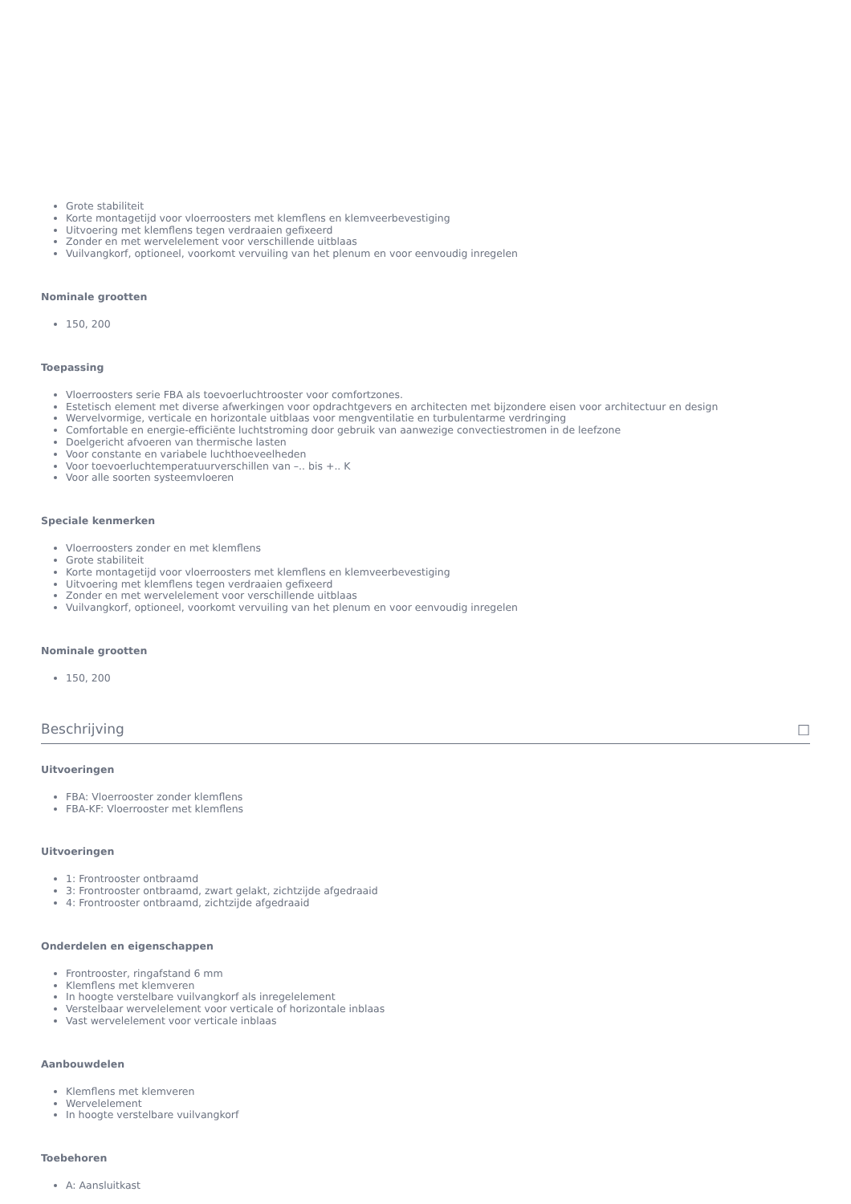Grote stabiliteit
Korte montagetijd voor vloerroosters met klemflens en klemveerbevestiging
Uitvoering met klemflens tegen verdraaien gefixeerd
Zonder en met wervelelement voor verschillende uitblaas
Vuilvangkorf, optioneel, voorkomt vervuiling van het plenum en voor eenvoudig inregelen
Nominale grootten
150, 200
Toepassing
Vloerroosters serie FBA als toevoerluchtrooster voor comfortzones.
Estetisch element met diverse afwerkingen voor opdrachtgevers en architecten met bijzondere eisen voor architectuur en design
Wervelvormige, verticale en horizontale uitblaas voor mengventilatie en turbulentarme verdringing
Comfortable en energie-efficiënte luchtstroming door gebruik van aanwezige convectiestromen in de leefzone
Doelgericht afvoeren van thermische lasten
Voor constante en variabele luchthoeveelheden
Voor toevoerluchtemperatuurverschillen van –.. bis +.. K
Voor alle soorten systeemvloeren
Speciale kenmerken
Vloerroosters zonder en met klemflens
Grote stabiliteit
Korte montagetijd voor vloerroosters met klemflens en klemveerbevestiging
Uitvoering met klemflens tegen verdraaien gefixeerd
Zonder en met wervelelement voor verschillende uitblaas
Vuilvangkorf, optioneel, voorkomt vervuiling van het plenum en voor eenvoudig inregelen
Nominale grootten
150, 200
Beschrijving □
Uitvoeringen
FBA: Vloerrooster zonder klemflens
FBA-KF: Vloerrooster met klemflens
Uitvoeringen
1: Frontrooster ontbraamd
3: Frontrooster ontbraamd, zwart gelakt, zichtzijde afgedraaid
4: Frontrooster ontbraamd, zichtzijde afgedraaid
Onderdelen en eigenschappen
Frontrooster, ringafstand 6 mm
Klemflens met klemveren
In hoogte verstelbare vuilvangkorf als inregelelement
Verstelbaar wervelelement voor verticale of horizontale inblaas
Vast wervelelement voor verticale inblaas
Aanbouwdelen
Klemflens met klemveren
Wervelelement
In hoogte verstelbare vuilvangkorf
Toebehoren
A: Aansluitkast